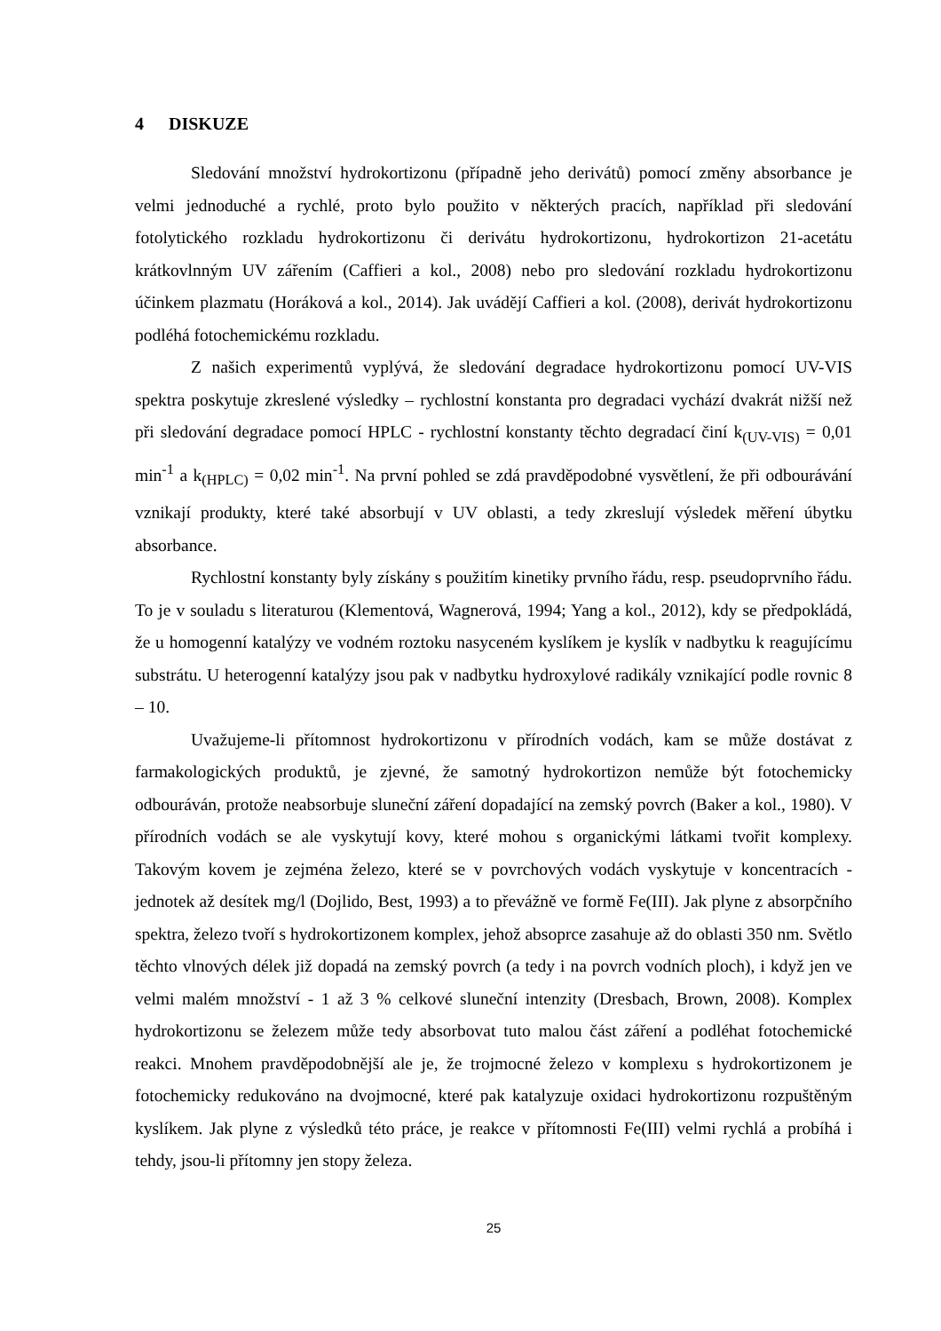4 DISKUZE
Sledování množství hydrokortizonu (případně jeho derivátů) pomocí změny absorbance je velmi jednoduché a rychlé, proto bylo použito v některých pracích, například při sledování fotolytického rozkladu hydrokortizonu či derivátu hydrokortizonu, hydrokortizon 21-acetátu krátkovlnným UV zářením (Caffieri a kol., 2008) nebo pro sledování rozkladu hydrokortizonu účinkem plazmatu (Horáková a kol., 2014). Jak uvádějí Caffieri a kol. (2008), derivát hydrokortizonu podléhá fotochemickému rozkladu.
Z našich experimentů vyplývá, že sledování degradace hydrokortizonu pomocí UV-VIS spektra poskytuje zkreslené výsledky – rychlostní konstanta pro degradaci vychází dvakrát nižší než při sledování degradace pomocí HPLC - rychlostní konstanty těchto degradací činí k<sub>(UV-VIS)</sub> = 0,01 min<sup>-1</sup> a k<sub>(HPLC)</sub> = 0,02 min<sup>-1</sup>. Na první pohled se zdá pravděpodobné vysvětlení, že při odbourávání vznikají produkty, které také absorbují v UV oblasti, a tedy zkreslují výsledek měření úbytku absorbance.
Rychlostní konstanty byly získány s použitím kinetiky prvního řádu, resp. pseudoprvního řádu. To je v souladu s literaturou (Klementová, Wagnerová, 1994; Yang a kol., 2012), kdy se předpokládá, že u homogenní katalýzy ve vodném roztoku nasyceném kyslíkem je kyslík v nadbytku k reagujícímu substrátu. U heterogenní katalýzy jsou pak v nadbytku hydroxylové radikály vznikající podle rovnic 8 – 10.
Uvažujeme-li přítomnost hydrokortizonu v přírodních vodách, kam se může dostávat z farmakologických produktů, je zjevné, že samotný hydrokortizon nemůže být fotochemicky odbouráván, protože neabsorbuje sluneční záření dopadající na zemský povrch (Baker a kol., 1980). V přírodních vodách se ale vyskytují kovy, které mohou s organickými látkami tvořit komplexy. Takovým kovem je zejména železo, které se v povrchových vodách vyskytuje v koncentracích - jednotek až desítek mg/l (Dojlido, Best, 1993) a to převážně ve formě Fe(III). Jak plyne z absorpčního spektra, železo tvoří s hydrokortizonem komplex, jehož absoprce zasahuje až do oblasti 350 nm. Světlo těchto vlnových délek již dopadá na zemský povrch (a tedy i na povrch vodních ploch), i když jen ve velmi malém množství - 1 až 3 % celkové sluneční intenzity (Dresbach, Brown, 2008). Komplex hydrokortizonu se železem může tedy absorbovat tuto malou část záření a podléhat fotochemické reakci. Mnohem pravděpodobnější ale je, že trojmocné železo v komplexu s hydrokortizonem je fotochemicky redukováno na dvojmocné, které pak katalyzuje oxidaci hydrokortizonu rozpuštěným kyslíkem. Jak plyne z výsledků této práce, je reakce v přítomnosti Fe(III) velmi rychlá a probíhá i tehdy, jsou-li přítomny jen stopy železa.
25